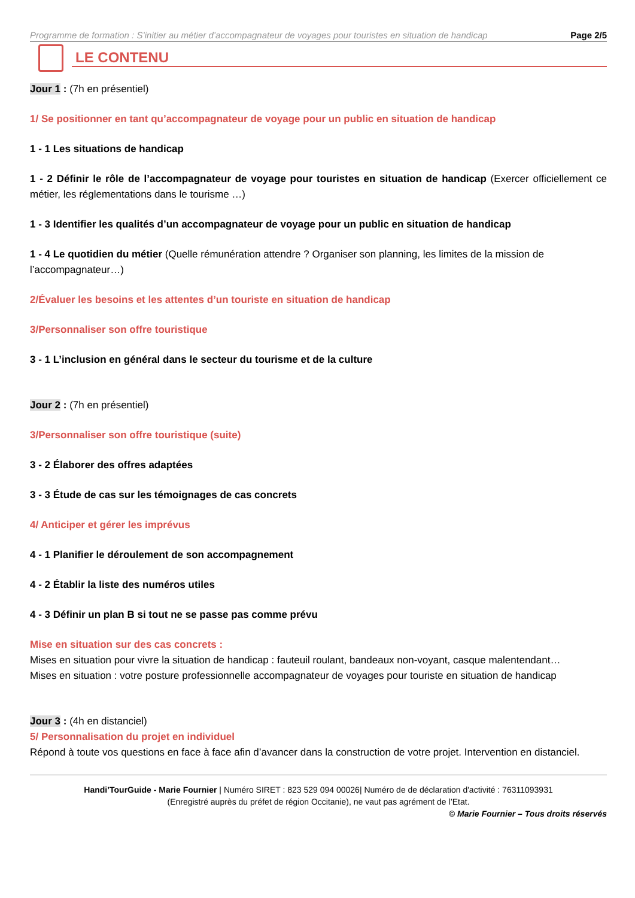Programme de formation : S’initier au métier d’accompagnateur de voyages pour touristes en situation de handicap Page 2/5
LE CONTENU
Jour 1 : (7h en présentiel)
1/ Se positionner en tant qu’accompagnateur de voyage pour un public en situation de handicap
1 - 1 Les situations de handicap
1 - 2 Définir le rôle de l’accompagnateur de voyage pour touristes en situation de handicap (Exercer officiellement ce métier, les réglementations dans le tourisme …)
1 - 3 Identifier les qualités d’un accompagnateur de voyage pour un public en situation de handicap
1 - 4 Le quotidien du métier (Quelle rémunération attendre ? Organiser son planning, les limites de la mission de l’accompagnateur…)
2/Évaluer les besoins et les attentes d’un touriste en situation de handicap
3/Personnaliser son offre touristique
3 - 1 L’inclusion en général dans le secteur du tourisme et de la culture
Jour 2 : (7h en présentiel)
3/Personnaliser son offre touristique (suite)
3 - 2 Élaborer des offres adaptées
3 - 3 Étude de cas sur les témoignages de cas concrets
4/ Anticiper et gérer les imprévus
4 - 1 Planifier le déroulement de son accompagnement
4 - 2 Établir la liste des numéros utiles
4 - 3 Définir un plan B si tout ne se passe pas comme prévu
Mise en situation sur des cas concrets :
Mises en situation pour vivre la situation de handicap : fauteuil roulant, bandeaux non-voyant, casque malentendant…
Mises en situation : votre posture professionnelle accompagnateur de voyages pour touriste en situation de handicap
Jour 3 : (4h en distanciel)
5/ Personnalisation du projet en individuel
Répond à toute vos questions en face à face afin d’avancer dans la construction de votre projet. Intervention en distanciel.
Handi’TourGuide - Marie Fournier | Numéro SIRET : 823 529 094 00026| Numéro de de déclaration d'activité : 76311093931
(Enregistré auprès du préfet de région Occitanie), ne vaut pas agrément de l’Etat.
© Marie Fournier – Tous droits réservés